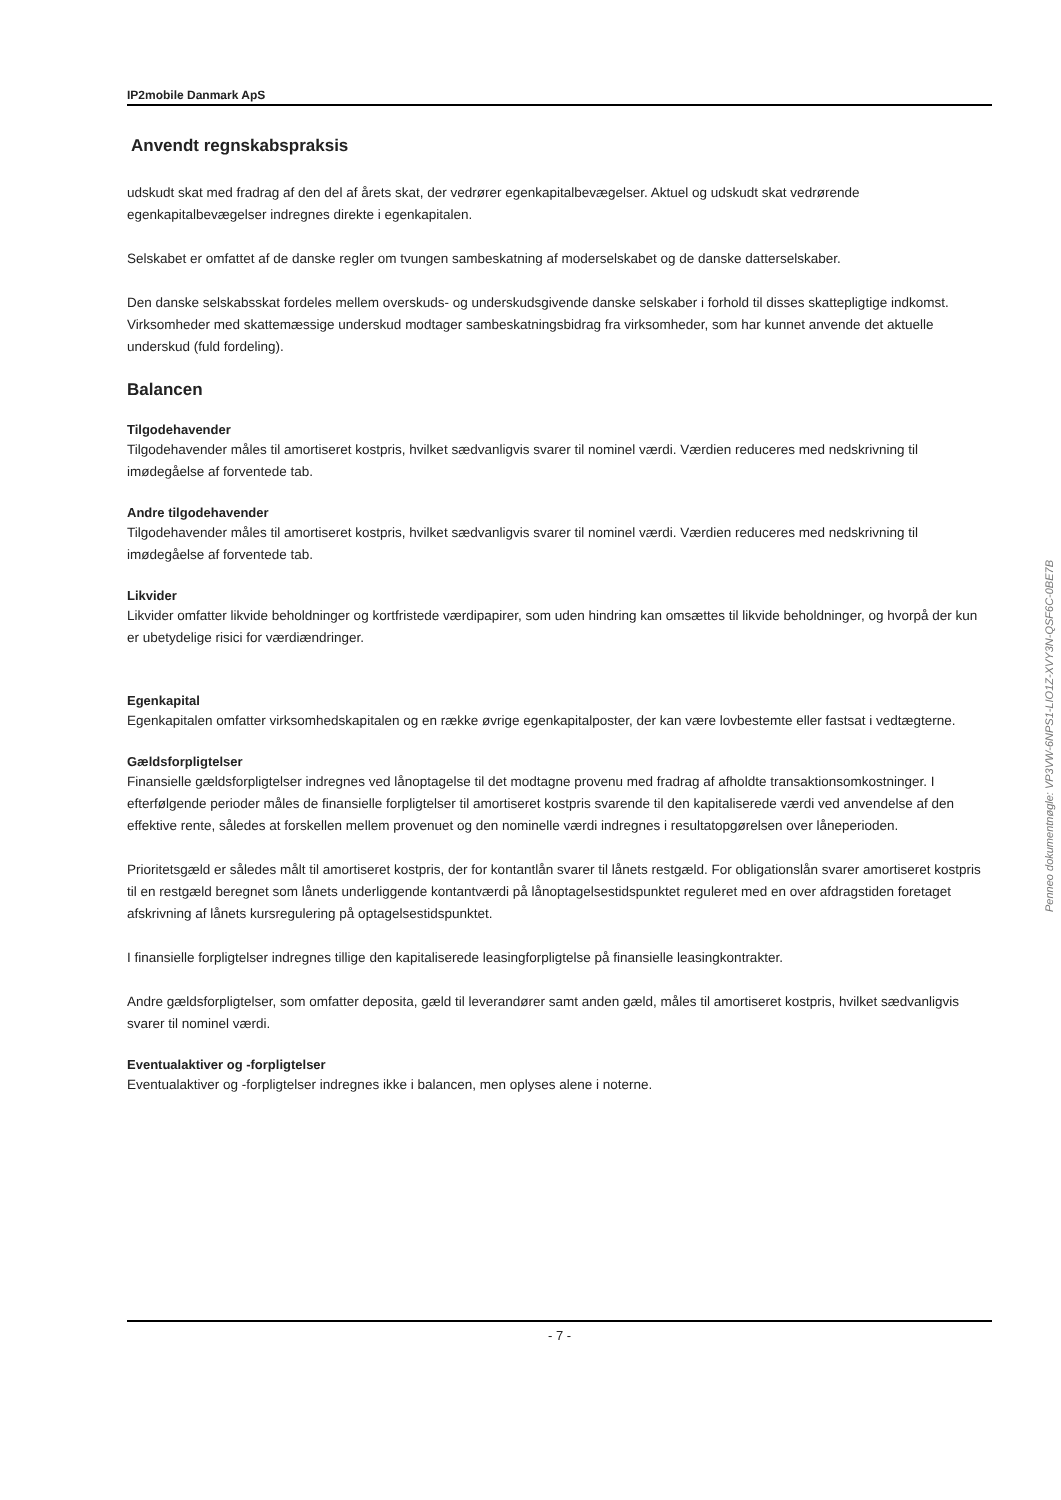IP2mobile Danmark ApS
Anvendt regnskabspraksis
udskudt skat med fradrag af den del af årets skat, der vedrører egenkapitalbevægelser. Aktuel og udskudt skat vedrørende egenkapitalbevægelser indregnes direkte i egenkapitalen.
Selskabet er omfattet af de danske regler om tvungen sambeskatning af moderselskabet og de danske datterselskaber.
Den danske selskabsskat fordeles mellem overskuds- og underskudsgivende danske selskaber i forhold til disses skattepligtige indkomst. Virksomheder med skattemæssige underskud modtager sambeskatningsbidrag fra virksomheder, som har kunnet anvende det aktuelle underskud (fuld fordeling).
Balancen
Tilgodehavender
Tilgodehavender måles til amortiseret kostpris, hvilket sædvanligvis svarer til nominel værdi. Værdien reduceres med nedskrivning til imødegåelse af forventede tab.
Andre tilgodehavender
Tilgodehavender måles til amortiseret kostpris, hvilket sædvanligvis svarer til nominel værdi. Værdien reduceres med nedskrivning til imødegåelse af forventede tab.
Likvider
Likvider omfatter likvide beholdninger og kortfristede værdipapirer, som uden hindring kan omsættes til likvide beholdninger, og hvorpå der kun er ubetydelige risici for værdiændringer.
Egenkapital
Egenkapitalen omfatter virksomhedskapitalen og en række øvrige egenkapitalposter, der kan være lovbestemte eller fastsat i vedtægterne.
Gældsforpligtelser
Finansielle gældsforpligtelser indregnes ved lånoptagelse til det modtagne provenu med fradrag af afholdte transaktionsomkostninger. I efterfølgende perioder måles de finansielle forpligtelser til amortiseret kostpris svarende til den kapitaliserede værdi ved anvendelse af den effektive rente, således at forskellen mellem provenuet og den nominelle værdi indregnes i resultatopgørelsen over låneperioden.
Prioritetsgæld er således målt til amortiseret kostpris, der for kontantlån svarer til lånets restgæld. For obligationslån svarer amortiseret kostpris til en restgæld beregnet som lånets underliggende kontantværdi på lånoptagelsestidspunktet reguleret med en over afdragstiden foretaget afskrivning af lånets kursregulering på optagelsestidspunktet.
I finansielle forpligtelser indregnes tillige den kapitaliserede leasingforpligtelse på finansielle leasingkontrakter.
Andre gældsforpligtelser, som omfatter deposita, gæld til leverandører samt anden gæld, måles til amortiseret kostpris, hvilket sædvanligvis svarer til nominel værdi.
Eventualaktiver og -forpligtelser
Eventualaktiver og -forpligtelser indregnes ikke i balancen, men oplyses alene i noterne.
Penneo dokumentnøgle: VP3VW-6NPS1-LIO1Z-XVY3N-QSF6C-0BE7B
- 7 -